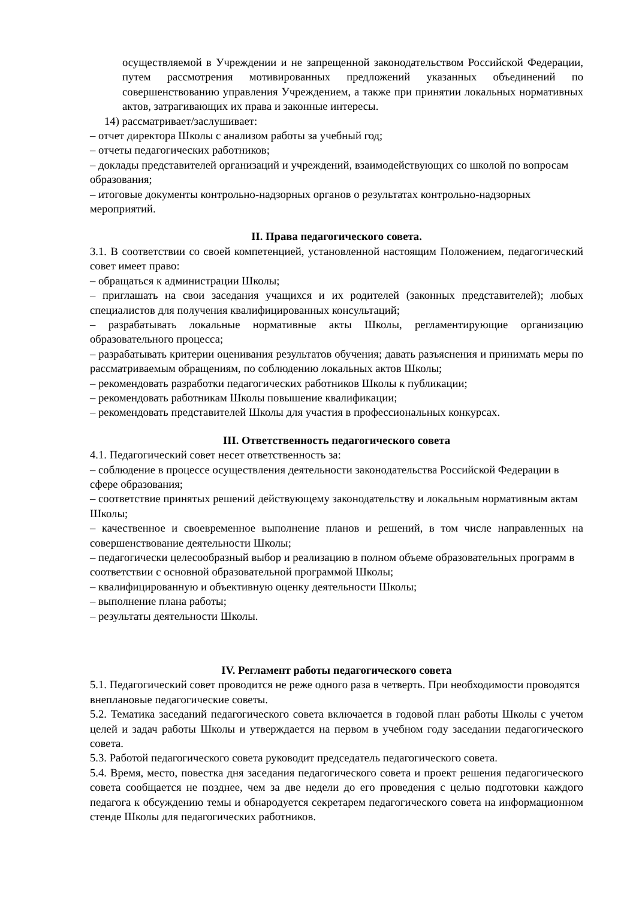осуществляемой в Учреждении и не запрещенной законодательством Российской Федерации, путем рассмотрения мотивированных предложений указанных объединений по совершенствованию управления Учреждением, а также при принятии локальных нормативных актов, затрагивающих их права и законные интересы.
14) рассматривает/заслушивает:
– отчет директора Школы с анализом работы за учебный год;
– отчеты педагогических работников;
– доклады представителей организаций и учреждений, взаимодействующих со школой по вопросам образования;
– итоговые документы контрольно-надзорных органов о результатах контрольно-надзорных мероприятий.
II. Права педагогического совета.
3.1. В соответствии со своей компетенцией, установленной настоящим Положением, педагогический совет имеет право:
– обращаться к администрации Школы;
– приглашать на свои заседания учащихся и их родителей (законных представителей); любых специалистов для получения квалифицированных консультаций;
– разрабатывать локальные нормативные акты Школы, регламентирующие организацию образовательного процесса;
– разрабатывать критерии оценивания результатов обучения; давать разъяснения и принимать меры по рассматриваемым обращениям, по соблюдению локальных актов Школы;
– рекомендовать разработки педагогических работников Школы к публикации;
– рекомендовать работникам Школы повышение квалификации;
– рекомендовать представителей Школы для участия в профессиональных конкурсах.
III. Ответственность педагогического совета
4.1. Педагогический совет несет ответственность за:
– соблюдение в процессе осуществления деятельности законодательства Российской Федерации в сфере образования;
– соответствие принятых решений действующему законодательству и локальным нормативным актам Школы;
– качественное и своевременное выполнение планов и решений, в том числе направленных на совершенствование деятельности Школы;
– педагогически целесообразный выбор и реализацию в полном объеме образовательных программ в соответствии с основной образовательной программой Школы;
– квалифицированную и объективную оценку деятельности Школы;
– выполнение плана работы;
– результаты деятельности Школы.
IV. Регламент работы педагогического совета
5.1. Педагогический совет проводится не реже одного раза в четверть. При необходимости проводятся внеплановые педагогические советы.
5.2. Тематика заседаний педагогического совета включается в годовой план работы Школы с учетом целей и задач работы Школы и утверждается на первом в учебном году заседании педагогического совета.
5.3. Работой педагогического совета руководит председатель педагогического совета.
5.4. Время, место, повестка дня заседания педагогического совета и проект решения педагогического совета сообщается не позднее, чем за две недели до его проведения с целью подготовки каждого педагога к обсуждению темы и обнародуется секретарем педагогического совета на информационном стенде Школы для педагогических работников.